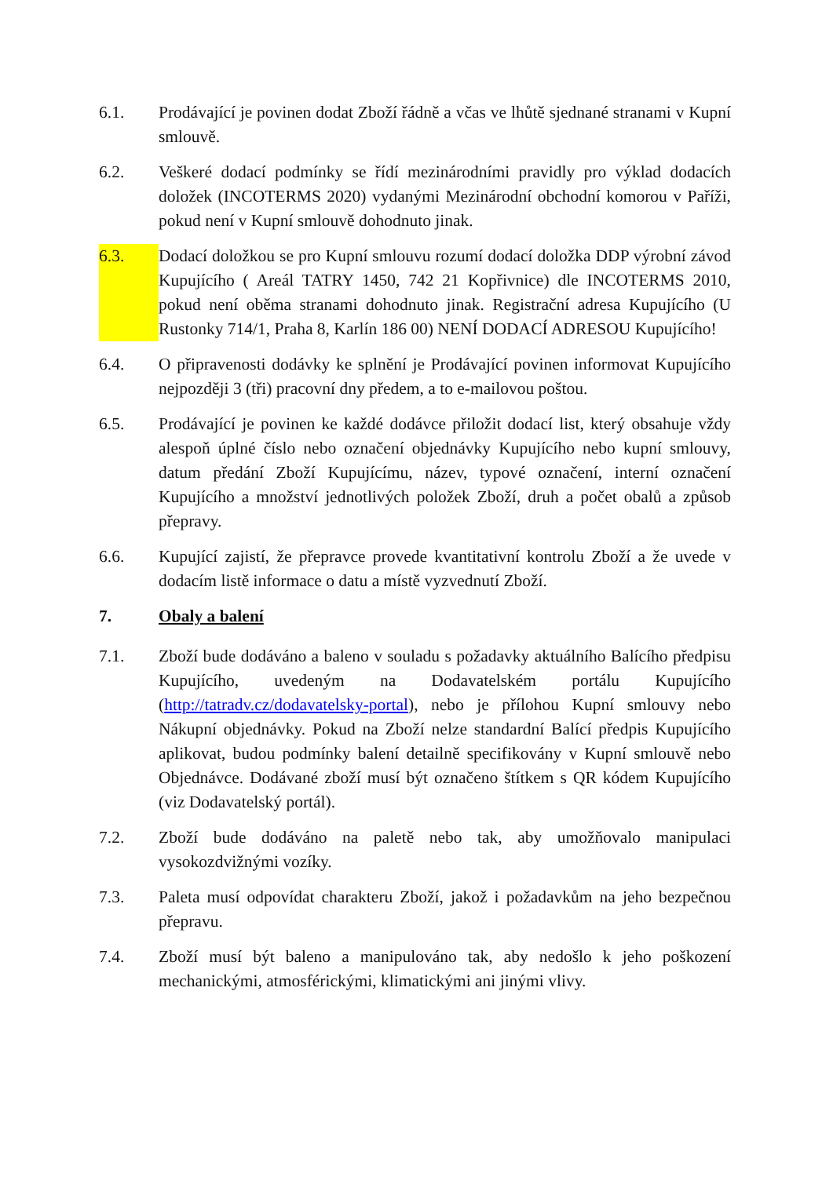6.1. Prodávající je povinen dodat Zboží řádně a včas ve lhůtě sjednané stranami v Kupní smlouvě.
6.2. Veškeré dodací podmínky se řídí mezinárodními pravidly pro výklad dodacích doložek (INCOTERMS 2020) vydanými Mezinárodní obchodní komorou v Paříži, pokud není v Kupní smlouvě dohodnuto jinak.
6.3. Dodací doložkou se pro Kupní smlouvu rozumí dodací doložka DDP výrobní závod Kupujícího ( Areál TATRY 1450, 742 21 Kopřivnice) dle INCOTERMS 2010, pokud není oběma stranami dohodnuto jinak. Registrační adresa Kupujícího (U Rustonky 714/1, Praha 8, Karlín 186 00) NENÍ DODACÍ ADRESOU Kupujícího!
6.4. O připravenosti dodávky ke splnění je Prodávající povinen informovat Kupujícího nejpozději 3 (tři) pracovní dny předem, a to e-mailovou poštou.
6.5. Prodávající je povinen ke každé dodávce přiložit dodací list, který obsahuje vždy alespoň úplné číslo nebo označení objednávky Kupujícího nebo kupní smlouvy, datum předání Zboží Kupujícímu, název, typové označení, interní označení Kupujícího a množství jednotlivých položek Zboží, druh a počet obalů a způsob přepravy.
6.6. Kupující zajistí, že přepravce provede kvantitativní kontrolu Zboží a že uvede v dodacím listě informace o datu a místě vyzvednutí Zboží.
7. Obaly a balení
7.1. Zboží bude dodáváno a baleno v souladu s požadavky aktuálního Balícího předpisu Kupujícího, uvedeným na Dodavatelském portálu Kupujícího (http://tatradv.cz/dodavatelsky-portal), nebo je přílohou Kupní smlouvy nebo Nákupní objednávky. Pokud na Zboží nelze standardní Balící předpis Kupujícího aplikovat, budou podmínky balení detailně specifikovány v Kupní smlouvě nebo Objednávce. Dodávané zboží musí být označeno štítkem s QR kódem Kupujícího (viz Dodavatelský portál).
7.2. Zboží bude dodáváno na paletě nebo tak, aby umožňovalo manipulaci vysokozdvižnými vozíky.
7.3. Paleta musí odpovídat charakteru Zboží, jakož i požadavkům na jeho bezpečnou přepravu.
7.4. Zboží musí být baleno a manipulováno tak, aby nedošlo k jeho poškození mechanickými, atmosférickými, klimatickými ani jinými vlivy.